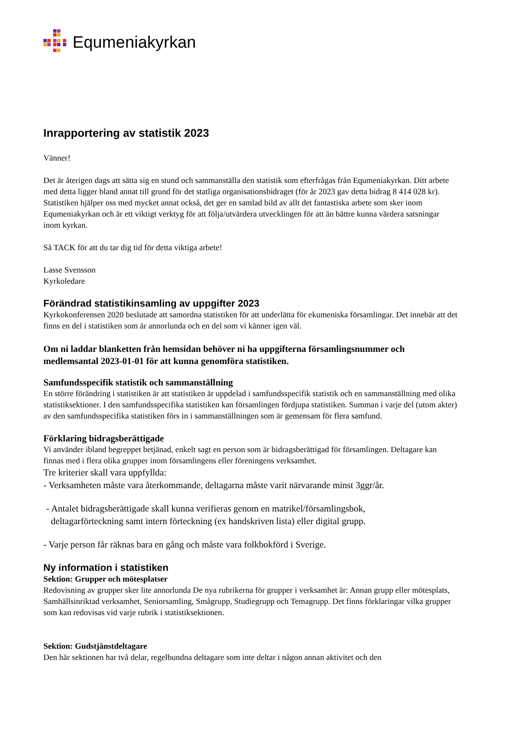Equmeniakyrkan
Inrapportering av statistik 2023
Vänner!
Det är återigen dags att sätta sig en stund och sammanställa den statistik som efterfrågas från Equmeniakyrkan. Ditt arbete med detta ligger bland annat till grund för det statliga organisationsbidraget (för år 2023 gav detta bidrag 8 414 028 kr). Statistiken hjälper oss med mycket annat också, det ger en samlad bild av allt det fantastiska arbete som sker inom Equmeniakyrkan och är ett viktigt verktyg för att följa/utvärdera utvecklingen för att än bättre kunna värdera satsningar inom kyrkan.
Så TACK för att du tar dig tid för detta viktiga arbete!
Lasse Svensson
Kyrkoledare
Förändrad statistikinsamling av uppgifter 2023
Kyrkokonferensen 2020 beslutade att samordna statistiken för att underlätta för ekumeniska församlingar. Det innebär att det finns en del i statistiken som är annorlunda och en del som vi känner igen väl.
Om ni laddar blanketten från hemsidan behöver ni ha uppgifterna församlingsnummer och medlemsantal 2023-01-01 för att kunna genomföra statistiken.
Samfundsspecifik statistik och sammanställning
En större förändring i statistiken är att statistiken är uppdelad i samfundsspecifik statistik och en sammanställning med olika statistiksektioner. I den samfundsspecifika statistiken kan församlingen fördjupa statistiken. Summan i varje del (utom akter) av den samfundsspecifika statistiken förs in i sammanställningen som är gemensam för flera samfund.
Förklaring bidragsberättigade
Vi använder ibland begreppet betjänad, enkelt sagt en person som är bidragsberättigad för församlingen. Deltagare kan finnas med i flera olika grupper inom församlingens eller föreningens verksamhet.
Tre kriterier skall vara uppfyllda:
- Verksamheten måste vara återkommande, deltagarna måste varit närvarande minst 3ggr/år.
- Antalet bidragsberättigade skall kunna verifieras genom en matrikel/församlingsbok,
deltagarförteckning samt intern förteckning (ex handskriven lista) eller digital grupp.
- Varje person får räknas bara en gång och måste vara folkbokförd i Sverige.
Ny information i statistiken
Sektion: Grupper och mötesplatser
Redovisning av grupper sker lite annorlunda De nya rubrikerna för grupper i verksamhet är: Annan grupp eller mötesplats, Samhällsinriktad verksamhet, Seniorsamling, Smågrupp, Studiegrupp och Temagrupp. Det finns förklaringar vilka grupper som kan redovisas vid varje rubrik i statistiksektionen.
Sektion: Gudstjänstdeltagare
Den här sektionen har två delar, regelbundna deltagare som inte deltar i någon annan aktivitet och den